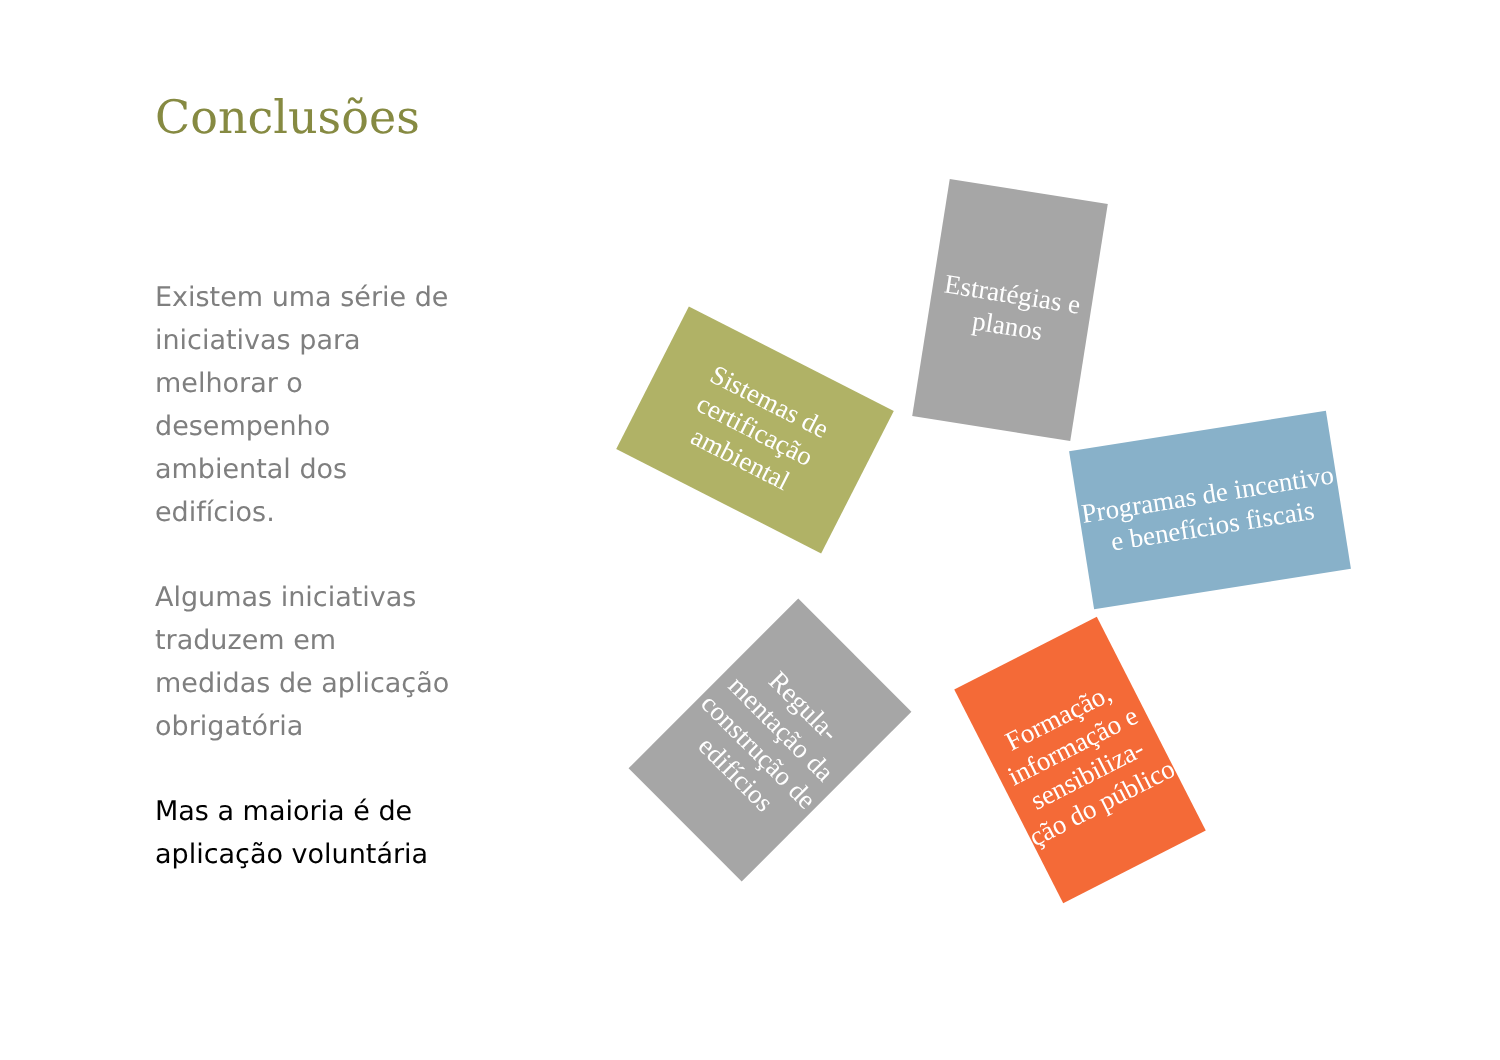Conclusões
Existem uma série de iniciativas para melhorar o desempenho ambiental dos edifícios.
Algumas iniciativas traduzem em medidas de aplicação obrigatória
Mas a maioria é de aplicação voluntária
Estratégias e planos
Sistemas de certificação ambiental
Programas de incentivo e benefícios fiscais
Regula-mentação da construção de edifícios
Formação, informação e sensibiliza-ção do público